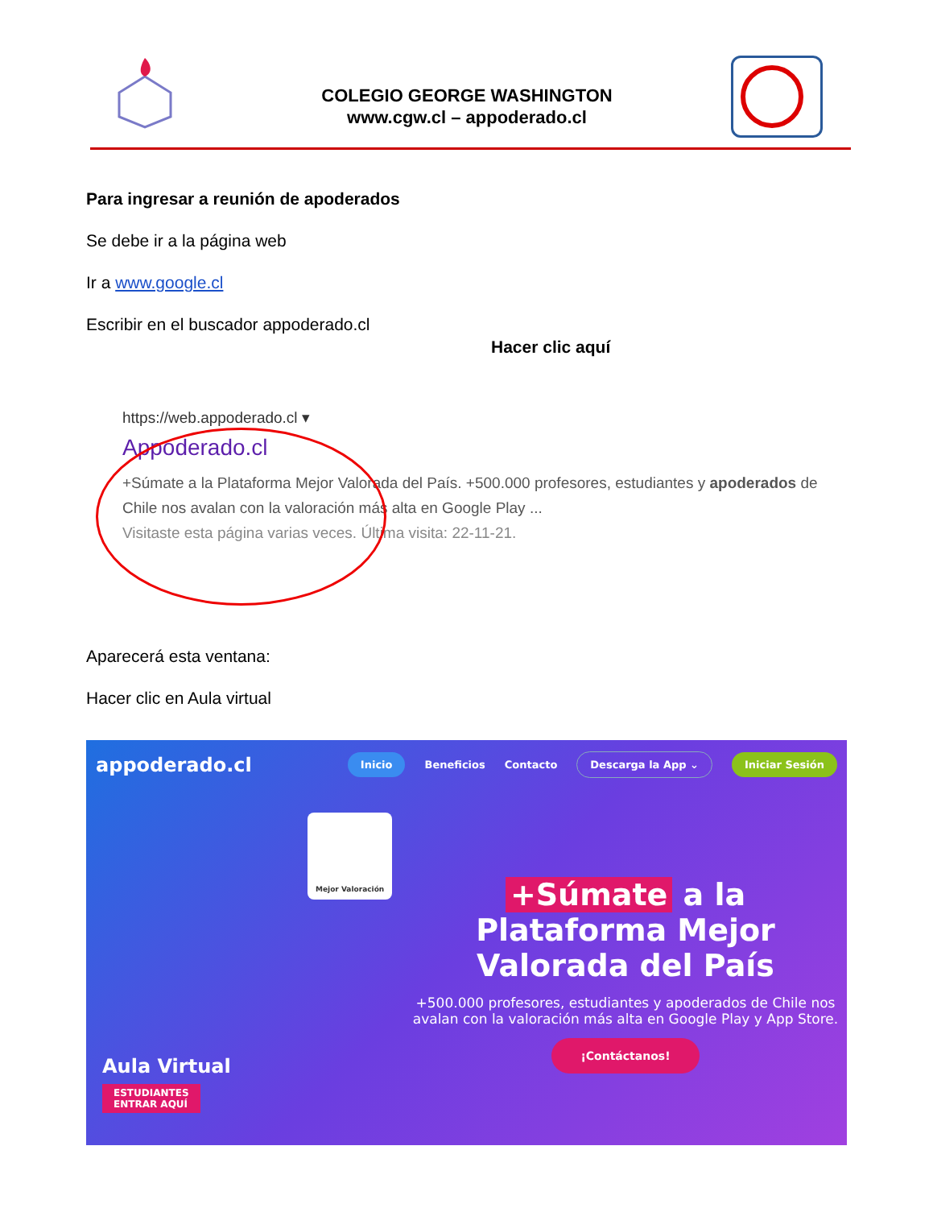COLEGIO GEORGE WASHINGTON
www.cgw.cl – appoderado.cl
Para ingresar a reunión de apoderados
Se debe ir a la página web
Ir a www.google.cl
Escribir en el buscador appoderado.cl
Hacer clic aquí
https://web.appoderado.cl ▾
Appoderado.cl
+Súmate a la Plataforma Mejor Valorada del País. +500.000 profesores, estudiantes y apoderados de Chile nos avalan con la valoración más alta en Google Play ...
Visitaste esta página varias veces. Última visita: 22-11-21.
Aparecerá esta ventana:
Hacer clic en Aula virtual
appoderado.cl Inicio Beneficios Contacto Descarga la App ⌄ Iniciar Sesión
Mejor Valoración
+Súmate a la Plataforma Mejor Valorada del País
+500.000 profesores, estudiantes y apoderados de Chile nos avalan con la valoración más alta en Google Play y App Store.
¡Contáctanos!
Aula Virtual
ESTUDIANTES
ENTRAR AQUÍ